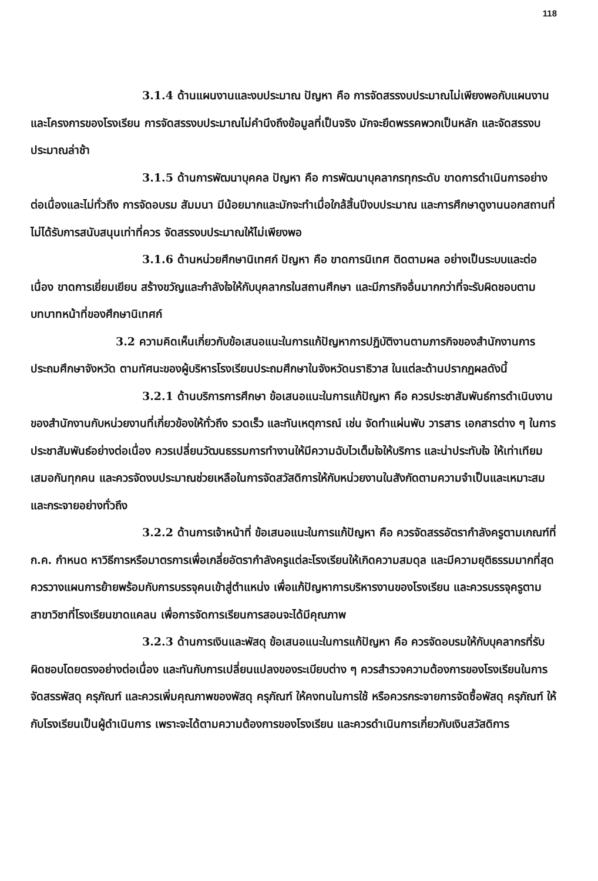118
3.1.4 ด้านแผนงานและงบประมาณ ปัญหา คือ การจัดสรรงบประมาณไม่เพียงพอกับแผนงานและโครงการของโรงเรียน การจัดสรรงบประมาณไม่คำนึงถึงข้อมูลที่เป็นจริง มักจะยึดพรรคพวกเป็นหลัก และจัดสรรงบประมาณล่าช้า
3.1.5 ด้านการพัฒนาบุคคล ปัญหา คือ การพัฒนาบุคลากรทุกระดับ ขาดการดำเนินการอย่างต่อเนื่องและไม่ทั่วถึง การจัดอบรม สัมมนา มีน้อยมากและมักจะทำเมื่อใกล้สิ้นปีงบประมาณ และการศึกษาดูงานนอกสถานที่ไม่ได้รับการสนับสนุนเท่าที่ควร จัดสรรงบประมาณให้ไม่เพียงพอ
3.1.6 ด้านหน่วยศึกษานิเทศก์ ปัญหา คือ ขาดการนิเทศ ติดตามผล อย่างเป็นระบบและต่อเนื่อง ขาดการเยี่ยมเยียน สร้างขวัญและกำลังใจให้กับบุคลากรในสถานศึกษา และมีภารกิจอื่นมากกว่าที่จะรับผิดชอบตามบทบาทหน้าที่ของศึกษานิเทศก์
3.2 ความคิดเห็นเกี่ยวกับข้อเสนอแนะในการแก้ปัญหาการปฏิบัติงานตามภารกิจของสำนักงานการประถมศึกษาจังหวัด ตามทัศนะของผู้บริหารโรงเรียนประถมศึกษาในจังหวัดนราธิวาส ในแต่ละด้านปรากฏผลดังนี้
3.2.1 ด้านบริการการศึกษา ข้อเสนอแนะในการแก้ปัญหา คือ ควรประชาสัมพันธ์การดำเนินงานของสำนักงานกับหน่วยงานที่เกี่ยวข้องให้ทั่วถึง รวดเร็ว และทันเหตุการณ์ เช่น จัดทำแผ่นพับ วารสาร เอกสารต่าง ๆ ในการประชาสัมพันธ์อย่างต่อเนื่อง ควรเปลี่ยนวัฒนธรรมการทำงานให้มีความฉับไวเต็มใจให้บริการ และน่าประทับใจ ให้เท่าเทียมเสมอกันทุกคน และควรจัดงบประมาณช่วยเหลือในการจัดสวัสดิการให้กับหน่วยงานในสังกัดตามความจำเป็นและเหมาะสม และกระจายอย่างทั่วถึง
3.2.2 ด้านการเจ้าหน้าที่ ข้อเสนอแนะในการแก้ปัญหา คือ ควรจัดสรรอัตรากำลังครูตามเกณฑ์ที่ ก.ค. กำหนด หาวิธีการหรือมาตรการเพื่อเกลี่ยอัตรากำลังครูแต่ละโรงเรียนให้เกิดความสมดุล และมีความยุติธรรมมากที่สุด ควรวางแผนการย้ายพร้อมกับการบรรจุคนเข้าสู่ตำแหน่ง เพื่อแก้ปัญหาการบริหารงานของโรงเรียน และควรบรรจุครูตามสาขาวิชาที่โรงเรียนขาดแคลน เพื่อการจัดการเรียนการสอนจะได้มีคุณภาพ
3.2.3 ด้านการเงินและพัสดุ ข้อเสนอแนะในการแก้ปัญหา คือ ควรจัดอบรมให้กับบุคลากรที่รับผิดชอบโดยตรงอย่างต่อเนื่อง และทันกับการเปลี่ยนแปลงของระเบียบต่าง ๆ ควรสำรวจความต้องการของโรงเรียนในการจัดสรรพัสดุ ครุภัณฑ์ และควรเพิ่มคุณภาพของพัสดุ ครุภัณฑ์ ให้คงทนในการใช้ หรือควรกระจายการจัดซื้อพัสดุ ครุภัณฑ์ ให้กับโรงเรียนเป็นผู้ดำเนินการ เพราะจะได้ตามความต้องการของโรงเรียน และควรดำเนินการเกี่ยวกับเงินสวัสดิการ